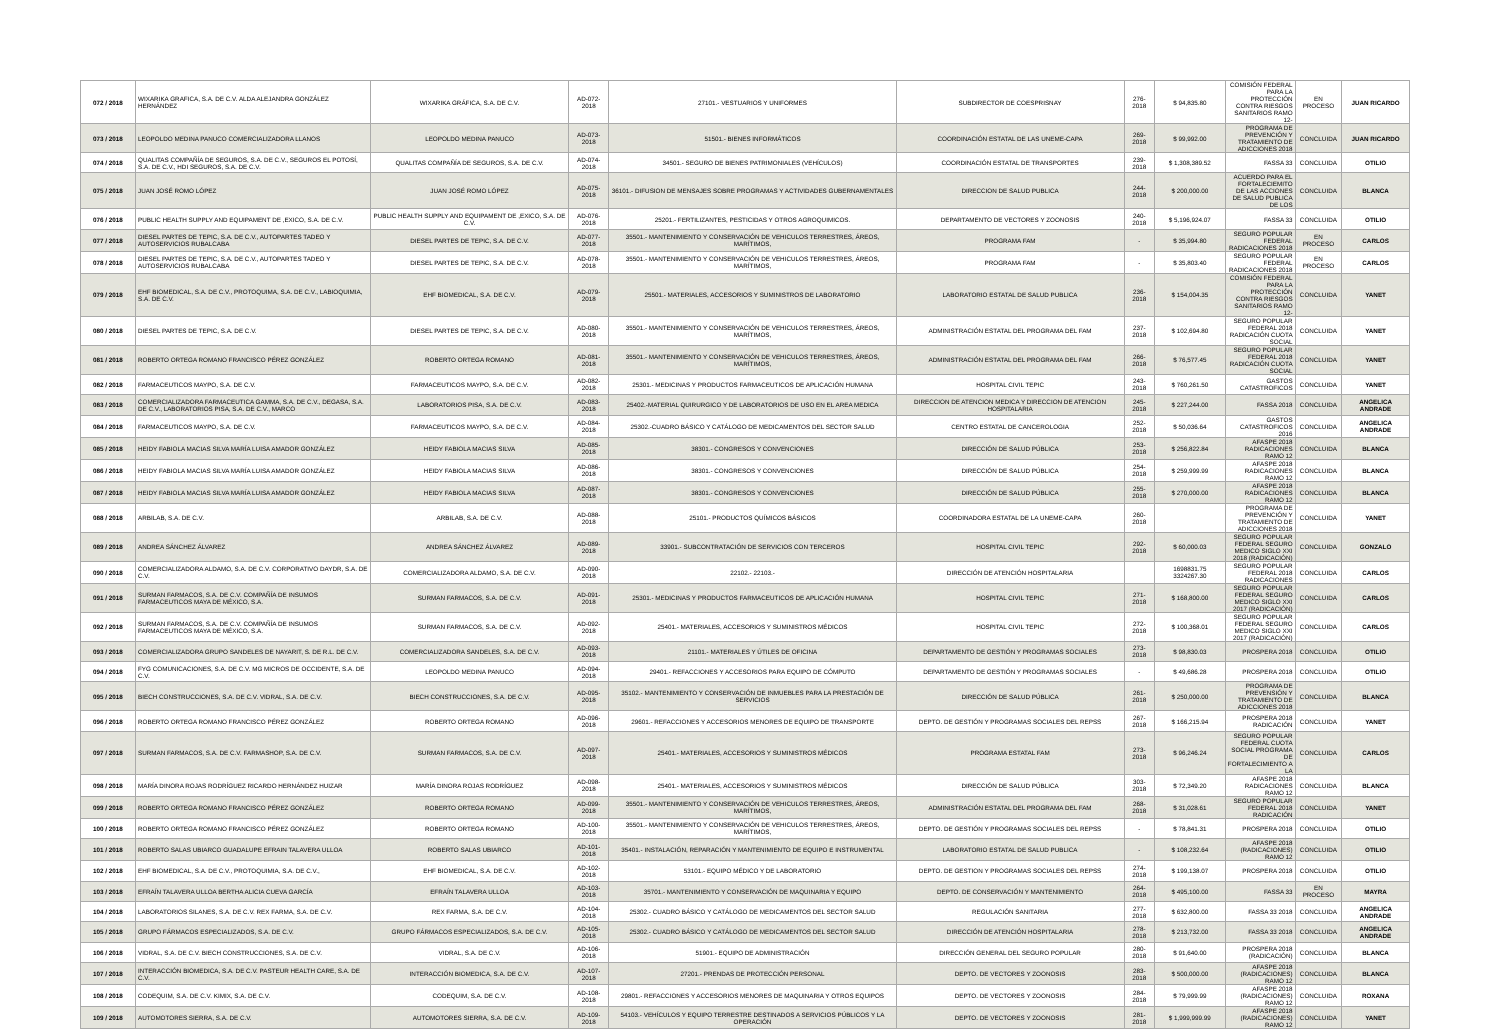| 072 / 2018 | WIXARIKA GRAFICA, S.A. DE C.V. ALDA ALEJANDRA GONZÁLEZ HERNÁNDEZ | WIXARIKA GRÁFICA, S.A. DE C.V. | AD-072-2018 | 27101.- VESTUARIOS Y UNIFORMES | SUBDIRECTOR DE COESPRISNAY | 276-2018 | $ 94,835.80 | COMISIÓN FEDERAL PARA LA PROTECCIÓN CONTRA RIESGOS SANITARIOS RAMO 12- | EN PROCESO | JUAN RICARDO |
| 073 / 2018 | LEOPOLDO MEDINA PANUCO COMERCIALIZADORA LLANOS | LEOPOLDO MEDINA PANUCO | AD-073-2018 | 51501.- BIENES INFORMÁTICOS | COORDINACIÓN ESTATAL DE LAS UNEME-CAPA | 269-2018 | $ 99,992.00 | PROGRAMA DE PREVENCIÓN Y TRATAMIENTO DE ADICCIONES 2018 | CONCLUIDA | JUAN RICARDO |
| 074 / 2018 | QUALITAS COMPAÑÍA DE SEGUROS, S.A. DE C.V., SEGUROS EL POTOSÍ, S.A. DE C.V., HDI SEGUROS, S.A. DE C.V. | QUALITAS COMPAÑÍA DE SEGUROS, S.A. DE C.V. | AD-074-2018 | 34501.- SEGURO DE BIENES PATRIMONIALES (VEHÍCULOS) | COORDINACIÓN ESTATAL DE TRANSPORTES | 239-2018 | $ 1,308,389.52 | FASSA 33 | CONCLUIDA | OTILIO |
| 075 / 2018 | JUAN JOSÉ ROMO LÓPEZ | JUAN JOSÉ ROMO LÓPEZ | AD-075-2018 | 36101.- DIFUSION DE MENSAJES SOBRE PROGRAMAS Y ACTIVIDADES GUBERNAMENTALES | DIRECCION DE SALUD PUBLICA | 244-2018 | $ 200,000.00 | ACUERDO PARA EL FORTALECIEMITO DE LAS ACCIONES DE SALUD PUBLICA DE LOS | CONCLUIDA | BLANCA |
| 076 / 2018 | PUBLIC HEALTH SUPPLY AND EQUIPAMENT DE ,EXICO, S.A. DE C.V. | PUBLIC HEALTH SUPPLY AND EQUIPAMENT DE ,EXICO, S.A. DE C.V. | AD-076-2018 | 25201.- FERTILIZANTES, PESTICIDAS Y OTROS AGROQUIMICOS. | DEPARTAMENTO DE VECTORES Y ZOONOSIS | 240-2018 | $ 5,196,924.07 | FASSA 33 | CONCLUIDA | OTILIO |
| 077 / 2018 | DIESEL PARTES DE TEPIC, S.A. DE C.V., AUTOPARTES TADEO Y AUTOSERVICIOS RUBALCABA | DIESEL PARTES DE TEPIC, S.A. DE C.V. | AD-077-2018 | 35501.- MANTENIMIENTO Y CONSERVACIÓN DE VEHICULOS TERRESTRES, ÁREOS, MARÍTIMOS, | PROGRAMA FAM | - | $ 35,994.80 | SEGURO POPULAR FEDERAL RADICACIONES 2018 | EN PROCESO | CARLOS |
| 078 / 2018 | DIESEL PARTES DE TEPIC, S.A. DE C.V., AUTOPARTES TADEO Y AUTOSERVICIOS RUBALCABA | DIESEL PARTES DE TEPIC, S.A. DE C.V. | AD-078-2018 | 35501.- MANTENIMIENTO Y CONSERVACIÓN DE VEHICULOS TERRESTRES, ÁREOS, MARÍTIMOS, | PROGRAMA FAM | - | $ 35,803.40 | SEGURO POPULAR FEDERAL RADICACIONES 2018 | EN PROCESO | CARLOS |
| 079 / 2018 | EHF BIOMEDICAL, S.A. DE C.V., PROTOQUIMA, S.A. DE C.V., LABIOQUIMIA, S.A. DE C.V. | EHF BIOMEDICAL, S.A. DE C.V. | AD-079-2018 | 25501.- MATERIALES, ACCESORIOS Y SUMINISTROS DE LABORATORIO | LABORATORIO ESTATAL DE SALUD PUBLICA | 236-2018 | $ 154,004.35 | COMISIÓN FEDERAL PARA LA PROTECCIÓN CONTRA RIESGOS SANITARIOS RAMO 12- | CONCLUIDA | YANET |
| 080 / 2018 | DIESEL PARTES DE TEPIC, S.A. DE C.V. | DIESEL PARTES DE TEPIC, S.A. DE C.V. | AD-080-2018 | 35501.- MANTENIMIENTO Y CONSERVACIÓN DE VEHICULOS TERRESTRES, ÁREOS, MARÍTIMOS, | ADMINISTRACIÓN ESTATAL DEL PROGRAMA DEL FAM | 237-2018 | $ 102,694.80 | SEGURO POPULAR FEDERAL 2018 RADICACIÓN CUOTA SOCIAL | CONCLUIDA | YANET |
| 081 / 2018 | ROBERTO ORTEGA ROMANO FRANCISCO PÉREZ GONZÁLEZ | ROBERTO ORTEGA ROMANO | AD-081-2018 | 35501.- MANTENIMIENTO Y CONSERVACIÓN DE VEHICULOS TERRESTRES, ÁREOS, MARÍTIMOS, | ADMINISTRACIÓN ESTATAL DEL PROGRAMA DEL FAM | 266-2018 | $ 76,577.45 | SEGURO POPULAR FEDERAL 2018 RADICACIÓN CUOTA SOCIAL | CONCLUIDA | YANET |
| 082 / 2018 | FARMACEUTICOS MAYPO, S.A. DE C.V. | FARMACEUTICOS MAYPO, S.A. DE C.V. | AD-082-2018 | 25301.- MEDICINAS Y PRODUCTOS FARMACEUTICOS DE APLICACIÓN HUMANA | HOSPITAL CIVIL TEPIC | 243-2018 | $ 760,261.50 | GASTOS CATASTROFICOS | CONCLUIDA | YANET |
| 083 / 2018 | COMERCIALIZADORA FARMACEUTICA GAMMA, S.A. DE C.V., DEGASA, S.A. DE C.V., LABORATORIOS PISA, S.A. DE C.V., MARCO | LABORATORIOS PISA, S.A. DE C.V. | AD-083-2018 | 25402.-MATERIAL QUIRURGICO Y DE LABORATORIOS DE USO EN EL AREA MEDICA | DIRECCION DE ATENCION MEDICA Y DIRECCION DE ATENCION HOSPITALARIA | 245-2018 | $ 227,244.00 | FASSA 2018 | CONCLUIDA | ANGELICA ANDRADE |
| 084 / 2018 | FARMACEUTICOS MAYPO, S.A. DE C.V. | FARMACEUTICOS MAYPO, S.A. DE C.V. | AD-084-2018 | 25302.-CUADRO BÁSICO Y CATÁLOGO DE MEDICAMENTOS DEL SECTOR SALUD | CENTRO ESTATAL DE CANCEROLOGIA | 252-2018 | $ 50,036.64 | GASTOS CATASTROFICOS 2016 | CONCLUIDA | ANGELICA ANDRADE |
| 085 / 2018 | HEIDY FABIOLA MACIAS SILVA MARÍA LUISA AMADOR GONZÁLEZ | HEIDY FABIOLA MACIAS SILVA | AD-085-2018 | 38301.- CONGRESOS Y CONVENCIONES | DIRECCIÓN DE SALUD PÚBLICA | 253-2018 | $ 256,822.84 | AFASPE 2018 RADICACIONES RAMO 12 | CONCLUIDA | BLANCA |
| 086 / 2018 | HEIDY FABIOLA MACIAS SILVA MARÍA LUISA AMADOR GONZÁLEZ | HEIDY FABIOLA MACIAS SILVA | AD-086-2018 | 38301.- CONGRESOS Y CONVENCIONES | DIRECCIÓN DE SALUD PÚBLICA | 254-2018 | $ 259,999.99 | AFASPE 2018 RADICACIONES RAMO 12 | CONCLUIDA | BLANCA |
| 087 / 2018 | HEIDY FABIOLA MACIAS SILVA MARÍA LUISA AMADOR GONZÁLEZ | HEIDY FABIOLA MACIAS SILVA | AD-087-2018 | 38301.- CONGRESOS Y CONVENCIONES | DIRECCIÓN DE SALUD PÚBLICA | 255-2018 | $ 270,000.00 | AFASPE 2018 RADICACIONES RAMO 12 | CONCLUIDA | BLANCA |
| 088 / 2018 | ARBILAB, S.A. DE C.V. | ARBILAB, S.A. DE C.V. | AD-088-2018 | 25101.- PRODUCTOS QUÍMICOS BÁSICOS | COORDINADORA ESTATAL DE LA UNEME-CAPA | 260-2018 | | PROGRAMA DE PREVENCIÓN Y TRATAMIENTO DE ADICCIONES 2018 | CONCLUIDA | YANET |
| 089 / 2018 | ANDREA SÁNCHEZ ÁLVAREZ | ANDREA SÁNCHEZ ÁLVAREZ | AD-089-2018 | 33901.- SUBCONTRATACIÓN DE SERVICIOS CON TERCEROS | HOSPITAL CIVIL TEPIC | 292-2018 | $ 60,000.03 | SEGURO POPULAR FEDERAL SEGURO MEDICO SIGLO XXI 2018 (RADICACIÓN) | CONCLUIDA | GONZALO |
| 090 / 2018 | COMERCIALIZADORA ALDAMO, S.A. DE C.V. CORPORATIVO DAYDR, S.A. DE C.V. | COMERCIALIZADORA ALDAMO, S.A. DE C.V. | AD-090-2018 | 22102.- 22103.- | DIRECCIÓN DE ATENCIÓN HOSPITALARIA | | 1698831.75 3324267.30 | SEGURO POPULAR FEDERAL 2018 RADICACIONES | CONCLUIDA | CARLOS |
| 091 / 2018 | SURMAN FARMACOS, S.A. DE C.V. COMPAÑÍA DE INSUMOS FARMACEUTICOS MAYA DE MÉXICO, S.A. | SURMAN FARMACOS, S.A. DE C.V. | AD-091-2018 | 25301.- MEDICINAS Y PRODUCTOS FARMACEUTICOS DE APLICACIÓN HUMANA | HOSPITAL CIVIL TEPIC | 271-2018 | $ 168,800.00 | SEGURO POPULAR FEDERAL SEGURO MEDICO SIGLO XXI 2017 (RADICACIÓN) | CONCLUIDA | CARLOS |
| 092 / 2018 | SURMAN FARMACOS, S.A. DE C.V. COMPAÑÍA DE INSUMOS FARMACEUTICOS MAYA DE MÉXICO, S.A. | SURMAN FARMACOS, S.A. DE C.V. | AD-092-2018 | 25401.- MATERIALES, ACCESORIOS Y SUMINISTROS MÉDICOS | HOSPITAL CIVIL TEPIC | 272-2018 | $ 100,368.01 | SEGURO POPULAR FEDERAL SEGURO MEDICO SIGLO XXI 2017 (RADICACIÓN) | CONCLUIDA | CARLOS |
| 093 / 2018 | COMERCIALIZADORA GRUPO SANDELES DE NAYARIT, S. DE R.L. DE C.V. | COMERCIALIZADORA SANDELES, S.A. DE C.V. | AD-093-2018 | 21101.- MATERIALES Y ÚTILES DE OFICINA | DEPARTAMENTO DE GESTIÓN Y PROGRAMAS SOCIALES | 273-2018 | $ 98,830.03 | PROSPERA 2018 | CONCLUIDA | OTILIO |
| 094 / 2018 | FYG COMUNICACIONES, S.A. DE C.V. MG MICROS DE OCCIDENTE, S.A. DE C.V. | LEOPOLDO MEDINA PANUCO | AD-094-2018 | 29401.- REFACCIONES Y ACCESORIOS PARA EQUIPO DE CÓMPUTO | DEPARTAMENTO DE GESTIÓN Y PROGRAMAS SOCIALES | - | $ 49,686.28 | PROSPERA 2018 | CONCLUIDA | OTILIO |
| 095 / 2018 | BIECH CONSTRUCCIONES, S.A. DE C.V. VIDRAL, S.A. DE C.V. | BIECH CONSTRUCCIONES, S.A. DE C.V. | AD-095-2018 | 35102.- MANTENIMIENTO Y CONSERVACIÓN DE INMUEBLES PARA LA PRESTACIÓN DE SERVICIOS | DIRECCIÓN DE SALUD PÚBLICA | 261-2018 | $ 250,000.00 | PROGRAMA DE PREVENSIÓN Y TRATAMIENTO DE ADICCIONES 2018 | CONCLUIDA | BLANCA |
| 096 / 2018 | ROBERTO ORTEGA ROMANO FRANCISCO PÉREZ GONZÁLEZ | ROBERTO ORTEGA ROMANO | AD-096-2018 | 29601.- REFACCIONES Y ACCESORIOS MENORES DE EQUIPO DE TRANSPORTE | DEPTO. DE GESTIÓN Y PROGRAMAS SOCIALES DEL REPSS | 267-2018 | $ 166,215.94 | PROSPERA 2018 RADICACIÓN | CONCLUIDA | YANET |
| 097 / 2018 | SURMAN FARMACOS, S.A. DE C.V. FARMASHOP, S.A. DE C.V. | SURMAN FARMACOS, S.A. DE C.V. | AD-097-2018 | 25401.- MATERIALES, ACCESORIOS Y SUMINISTROS MÉDICOS | PROGRAMA ESTATAL FAM | 273-2018 | $ 96,246.24 | SEGURO POPULAR FEDERAL CUOTA SOCIAL PROGRAMA DE FORTALECIMIENTO A LA | CONCLUIDA | CARLOS |
| 098 / 2018 | MARÍA DINORA ROJAS RODRÍGUEZ RICARDO HERNÁNDEZ HUIZAR | MARÍA DINORA ROJAS RODRÍGUEZ | AD-098-2018 | 25401.- MATERIALES, ACCESORIOS Y SUMINISTROS MÉDICOS | DIRECCIÓN DE SALUD PÚBLICA | 303-2018 | $ 72,349.20 | AFASPE 2018 RADICACIONES RAMO 12 | CONCLUIDA | BLANCA |
| 099 / 2018 | ROBERTO ORTEGA ROMANO FRANCISCO PÉREZ GONZÁLEZ | ROBERTO ORTEGA ROMANO | AD-099-2018 | 35501.- MANTENIMIENTO Y CONSERVACIÓN DE VEHICULOS TERRESTRES, ÁREOS, MARÍTIMOS, | ADMINISTRACIÓN ESTATAL DEL PROGRAMA DEL FAM | 268-2018 | $ 31,028.61 | SEGURO POPULAR FEDERAL 2018 RADICACIÓN | CONCLUIDA | YANET |
| 100 / 2018 | ROBERTO ORTEGA ROMANO FRANCISCO PÉREZ GONZÁLEZ | ROBERTO ORTEGA ROMANO | AD-100-2018 | 35501.- MANTENIMIENTO Y CONSERVACIÓN DE VEHICULOS TERRESTRES, ÁREOS, MARÍTIMOS, | DEPTO. DE GESTIÓN Y PROGRAMAS SOCIALES DEL REPSS | - | $ 78,841.31 | PROSPERA 2018 | CONCLUIDA | OTILIO |
| 101 / 2018 | ROBERTO SALAS UBIARCO GUADALUPE EFRAIN TALAVERA ULLOA | ROBERTO SALAS UBIARCO | AD-101-2018 | 35401.- INSTALACIÓN, REPARACIÓN Y MANTENIMIENTO DE EQUIPO E INSTRUMENTAL | LABORATORIO ESTATAL DE SALUD PUBLICA | - | $ 108,232.64 | AFASPE 2018 (RADICACIONES) RAMO 12 | CONCLUIDA | OTILIO |
| 102 / 2018 | EHF BIOMEDICAL, S.A. DE C.V., PROTOQUIMIA, S.A. DE C.V., | EHF BIOMEDICAL, S.A. DE C.V. | AD-102-2018 | 53101.- EQUIPO MÉDICO Y DE LABORATORIO | DEPTO. DE GESTION Y PROGRAMAS SOCIALES DEL REPSS | 274-2018 | $ 199,138.07 | PROSPERA 2018 | CONCLUIDA | OTILIO |
| 103 / 2018 | EFRAÍN TALAVERA ULLOA BERTHA ALICIA CUEVA GARCÍA | EFRAÍN TALAVERA ULLOA | AD-103-2018 | 35701.- MANTENIMIENTO Y CONSERVACIÓN DE MAQUINARIA Y EQUIPO | DEPTO. DE CONSERVACIÓN Y MANTENIMIENTO | 264-2018 | $ 495,100.00 | FASSA 33 | EN PROCESO | MAYRA |
| 104 / 2018 | LABORATORIOS SILANES, S.A. DE C.V. REX FARMA, S.A. DE C.V. | REX FARMA, S.A. DE C.V. | AD-104-2018 | 25302.- CUADRO BÁSICO Y CATÁLOGO DE MEDICAMENTOS DEL SECTOR SALUD | REGULACIÓN SANITARIA | 277-2018 | $ 632,800.00 | FASSA 33 2018 | CONCLUIDA | ANGELICA ANDRADE |
| 105 / 2018 | GRUPO FÁRMACOS ESPECIALIZADOS, S.A. DE C.V. | GRUPO FÁRMACOS ESPECIALIZADOS, S.A. DE C.V. | AD-105-2018 | 25302.- CUADRO BÁSICO Y CATÁLOGO DE MEDICAMENTOS DEL SECTOR SALUD | DIRECCIÓN DE ATENCIÓN HOSPITALARIA | 278-2018 | $ 213,732.00 | FASSA 33 2018 | CONCLUIDA | ANGELICA ANDRADE |
| 106 / 2018 | VIDRAL, S.A. DE C.V. BIECH CONSTRUCCIONES, S.A. DE C.V. | VIDRAL, S.A. DE C.V. | AD-106-2018 | 51901.- EQUIPO DE ADMINISTRACIÓN | DIRECCIÓN GENERAL DEL SEGURO POPULAR | 280-2018 | $ 91,640.00 | PROSPERA 2018 (RADICACIÓN) | CONCLUIDA | BLANCA |
| 107 / 2018 | INTERACCIÓN BIOMEDICA, S.A. DE C.V. PASTEUR HEALTH CARE, S.A. DE C.V. | INTERACCIÓN BIOMEDICA, S.A. DE C.V. | AD-107-2018 | 27201.- PRENDAS DE PROTECCIÓN PERSONAL | DEPTO. DE VECTORES Y ZOONOSIS | 283-2018 | $ 500,000.00 | AFASPE 2018 (RADICACIONES) RAMO 12 | CONCLUIDA | BLANCA |
| 108 / 2018 | CODEQUIM, S.A. DE C.V. KIMIX, S.A. DE C.V. | CODEQUIM, S.A. DE C.V. | AD-108-2018 | 29801.- REFACCIONES Y ACCESORIOS MENORES DE MAQUINARIA Y OTROS EQUIPOS | DEPTO. DE VECTORES Y ZOONOSIS | 284-2018 | $ 79,999.99 | AFASPE 2018 (RADICACIONES) RAMO 12 | CONCLUIDA | ROXANA |
| 109 / 2018 | AUTOMOTORES SIERRA, S.A. DE C.V. | AUTOMOTORES SIERRA, S.A. DE C.V. | AD-109-2018 | 54103.- VEHÍCULOS Y EQUIPO TERRESTRE DESTINADOS A SERVICIOS PÚBLICOS Y LA OPERACIÓN | DEPTO. DE VECTORES Y ZOONOSIS | 281-2018 | $ 1,999,999.99 | AFASPE 2018 (RADICACIONES) RAMO 12 | CONCLUIDA | YANET |